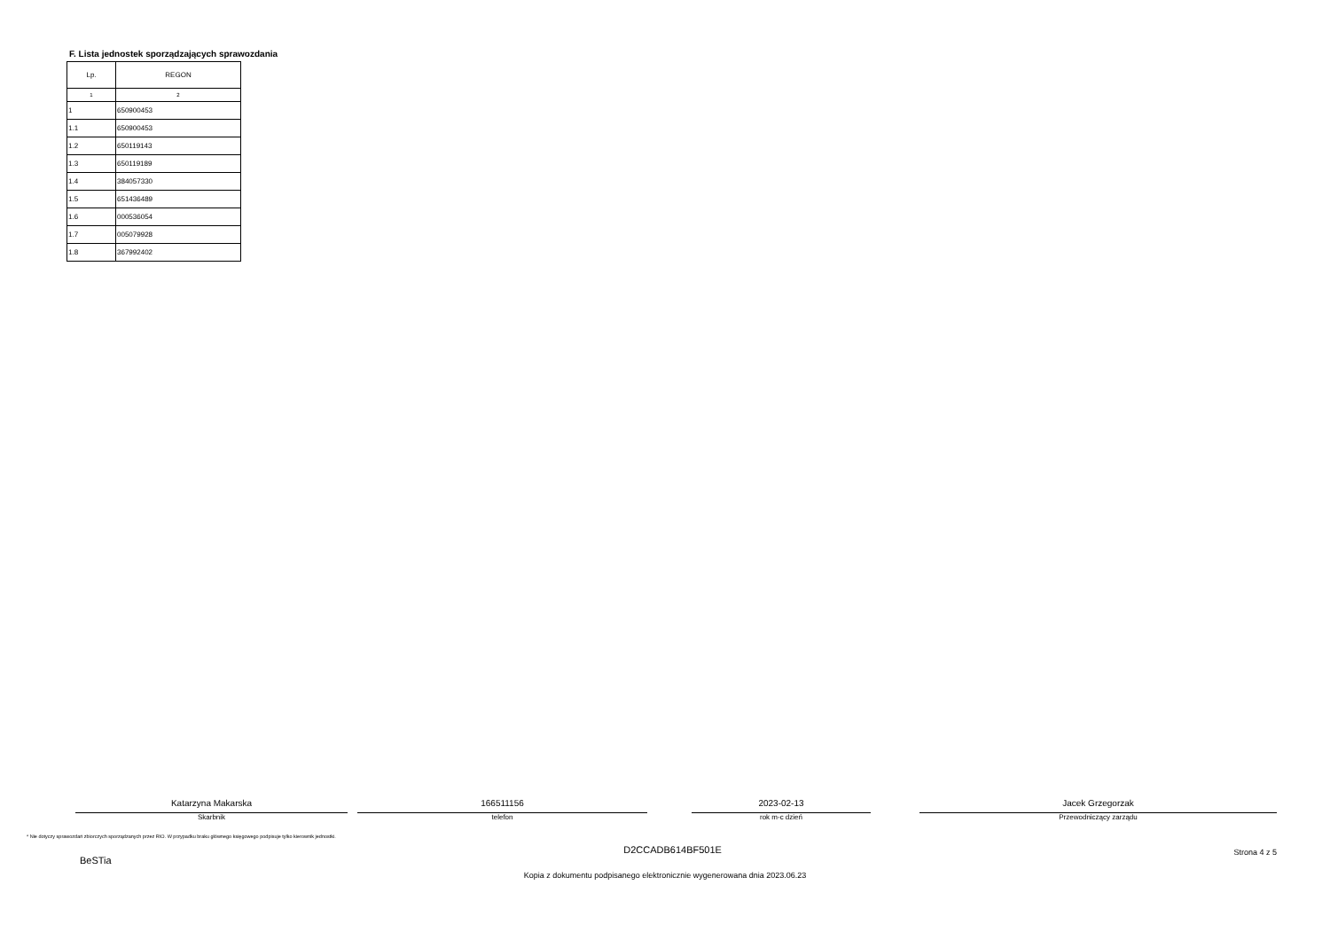F. Lista jednostek sporządzających sprawozdania
| Lp. | REGON |
| --- | --- |
| 1 | 2 |
| 1 | 650900453 |
| 1.1 | 650900453 |
| 1.2 | 650119143 |
| 1.3 | 650119189 |
| 1.4 | 384057330 |
| 1.5 | 651436489 |
| 1.6 | 000536054 |
| 1.7 | 005079928 |
| 1.8 | 367992402 |
Katarzyna Makarska
Skarbnik
166511156
telefon
2023-02-13
rok m-c dzień
Jacek Grzegorzak
Przewodniczący zarządu
* Nie dotyczy sprawozdań zbiorczych sporządzanych przez RIO. W przypadku braku głównego księgowego podpisuje tylko kierownik jednostki.
BeSTia D2CCADB614BF501E Strona 4 z 5
Kopia z dokumentu podpisanego elektronicznie wygenerowana dnia 2023.06.23